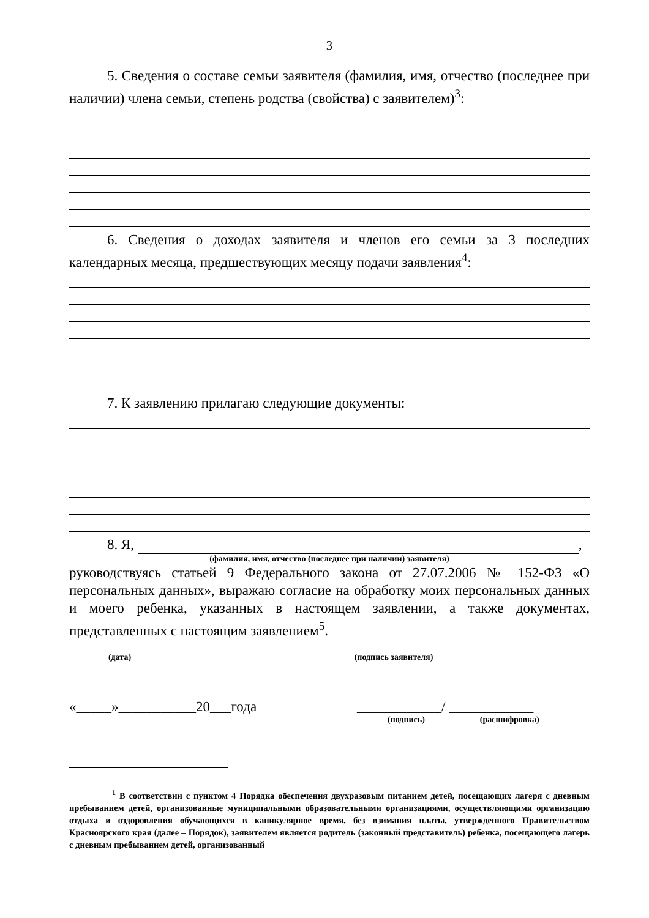3
5. Сведения о составе семьи заявителя (фамилия, имя, отчество (последнее при наличии) члена семьи, степень родства (свойства) с заявителем)<sup>3</sup>:
6. Сведения о доходах заявителя и членов его семьи за 3 последних календарных месяца, предшествующих месяцу подачи заявления<sup>4</sup>:
7. К заявлению прилагаю следующие документы:
8. Я, ,
(фамилия, имя, отчество (последнее при наличии) заявителя)
руководствуясь статьей 9 Федерального закона от 27.07.2006 № 152-ФЗ «О персональных данных», выражаю согласие на обработку моих персональных данных и моего ребенка, указанных в настоящем заявлении, а также документах, представленных с настоящим заявлением<sup>5</sup>.
(дата) (подпись заявителя)
«_____»___________20___года ____________/ ____________
(подпись) (расшифровка)
<sup>1</sup> В соответствии с пунктом 4 Порядка обеспечения двухразовым питанием детей, посещающих лагеря с дневным пребыванием детей, организованные муниципальными образовательными организациями, осуществляющими организацию отдыха и оздоровления обучающихся в каникулярное время, без взимания платы, утвержденного Правительством Красноярского края (далее – Порядок), заявителем является родитель (законный представитель) ребенка, посещающего лагерь с дневным пребыванием детей, организованный